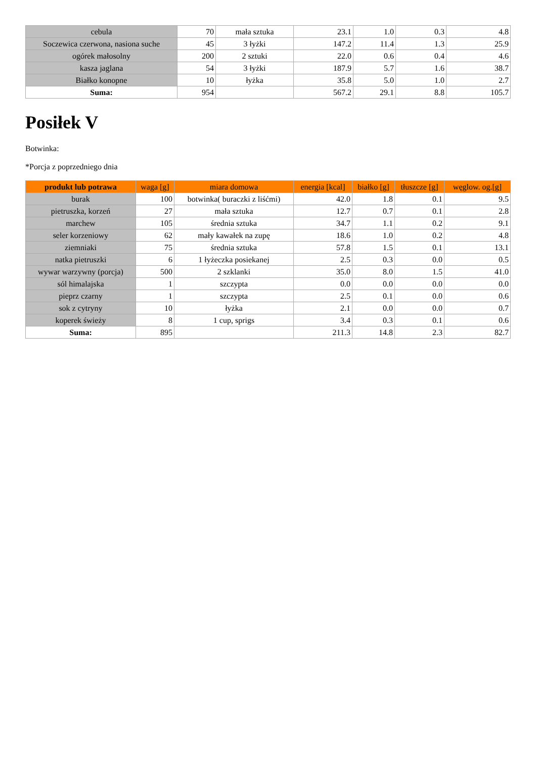| cebula | 70 | mała sztuka | 23.1 | 1.0 | 0.3 | 4.8 |
| Soczewica czerwona, nasiona suche | 45 | 3 łyżki | 147.2 | 11.4 | 1.3 | 25.9 |
| ogórek małosolny | 200 | 2 sztuki | 22.0 | 0.6 | 0.4 | 4.6 |
| kasza jaglana | 54 | 3 łyżki | 187.9 | 5.7 | 1.6 | 38.7 |
| Białko konopne | 10 | łyżka | 35.8 | 5.0 | 1.0 | 2.7 |
| Suma: | 954 | | 567.2 | 29.1 | 8.8 | 105.7 |
Posiłek V
Botwinka:
*Porcja z poprzedniego dnia
| produkt lub potrawa | waga [g] | miara domowa | energia [kcal] | białko [g] | tłuszcze [g] | węglow. og.[g] |
| --- | --- | --- | --- | --- | --- | --- |
| burak | 100 | botwinka( buraczki z liśćmi) | 42.0 | 1.8 | 0.1 | 9.5 |
| pietruszka, korzeń | 27 | mała sztuka | 12.7 | 0.7 | 0.1 | 2.8 |
| marchew | 105 | średnia sztuka | 34.7 | 1.1 | 0.2 | 9.1 |
| seler korzeniowy | 62 | mały kawałek na zupę | 18.6 | 1.0 | 0.2 | 4.8 |
| ziemniaki | 75 | średnia sztuka | 57.8 | 1.5 | 0.1 | 13.1 |
| natka pietruszki | 6 | 1 łyżeczka posiekanej | 2.5 | 0.3 | 0.0 | 0.5 |
| wywar warzywny (porcja) | 500 | 2 szklanki | 35.0 | 8.0 | 1.5 | 41.0 |
| sól himalajska | 1 | szczypta | 0.0 | 0.0 | 0.0 | 0.0 |
| pieprz czarny | 1 | szczypta | 2.5 | 0.1 | 0.0 | 0.6 |
| sok z cytryny | 10 | łyżka | 2.1 | 0.0 | 0.0 | 0.7 |
| koperek świeży | 8 | 1 cup, sprigs | 3.4 | 0.3 | 0.1 | 0.6 |
| Suma: | 895 | | 211.3 | 14.8 | 2.3 | 82.7 |